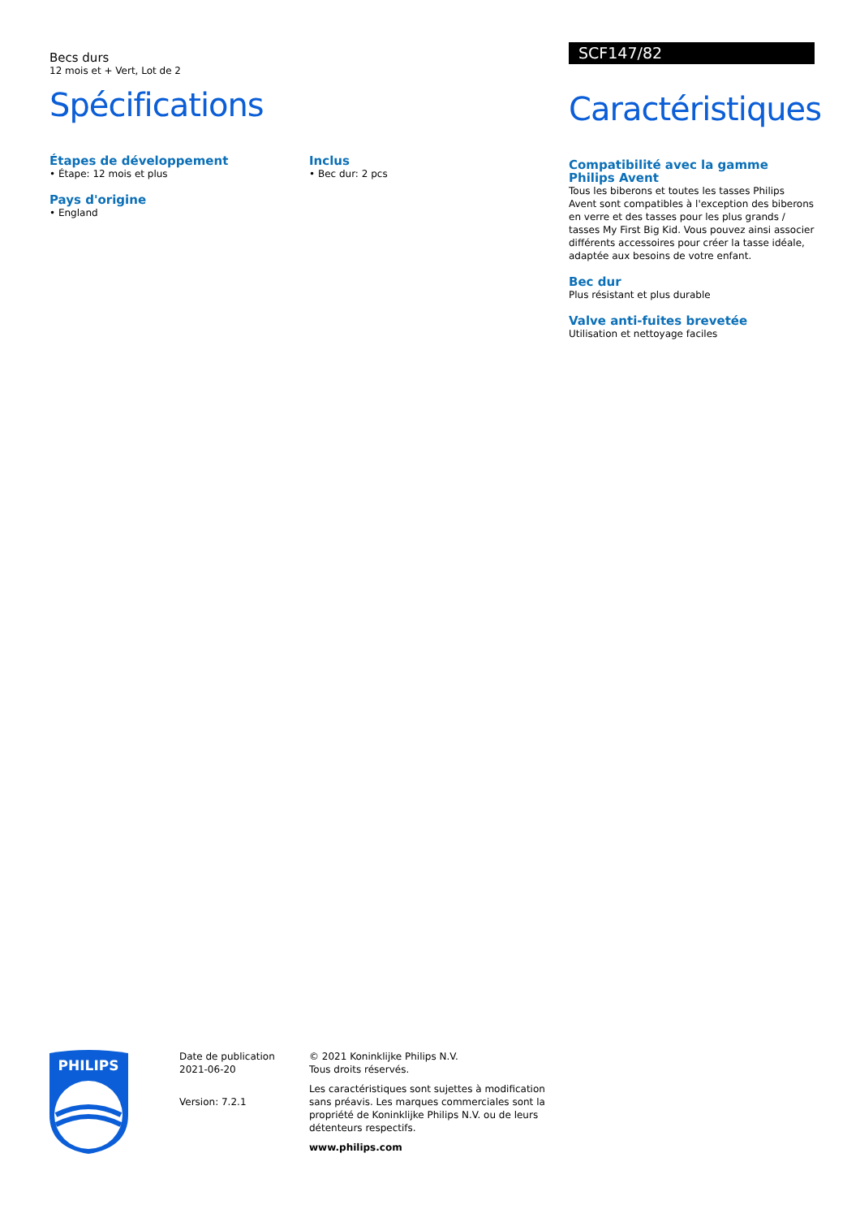Becs durs
12 mois et + Vert, Lot de 2
Spécifications
Étapes de développement
• Étape: 12 mois et plus
Pays d'origine
• England
Inclus
• Bec dur: 2 pcs
SCF147/82
Caractéristiques
Compatibilité avec la gamme Philips Avent
Tous les biberons et toutes les tasses Philips Avent sont compatibles à l'exception des biberons en verre et des tasses pour les plus grands / tasses My First Big Kid. Vous pouvez ainsi associer différents accessoires pour créer la tasse idéale, adaptée aux besoins de votre enfant.
Bec dur
Plus résistant et plus durable
Valve anti-fuites brevetée
Utilisation et nettoyage faciles
PHILIPS
Date de publication
2021-06-20
Version: 7.2.1
© 2021 Koninklijke Philips N.V.
Tous droits réservés.
Les caractéristiques sont sujettes à modification sans préavis. Les marques commerciales sont la propriété de Koninklijke Philips N.V. ou de leurs détenteurs respectifs.
www.philips.com